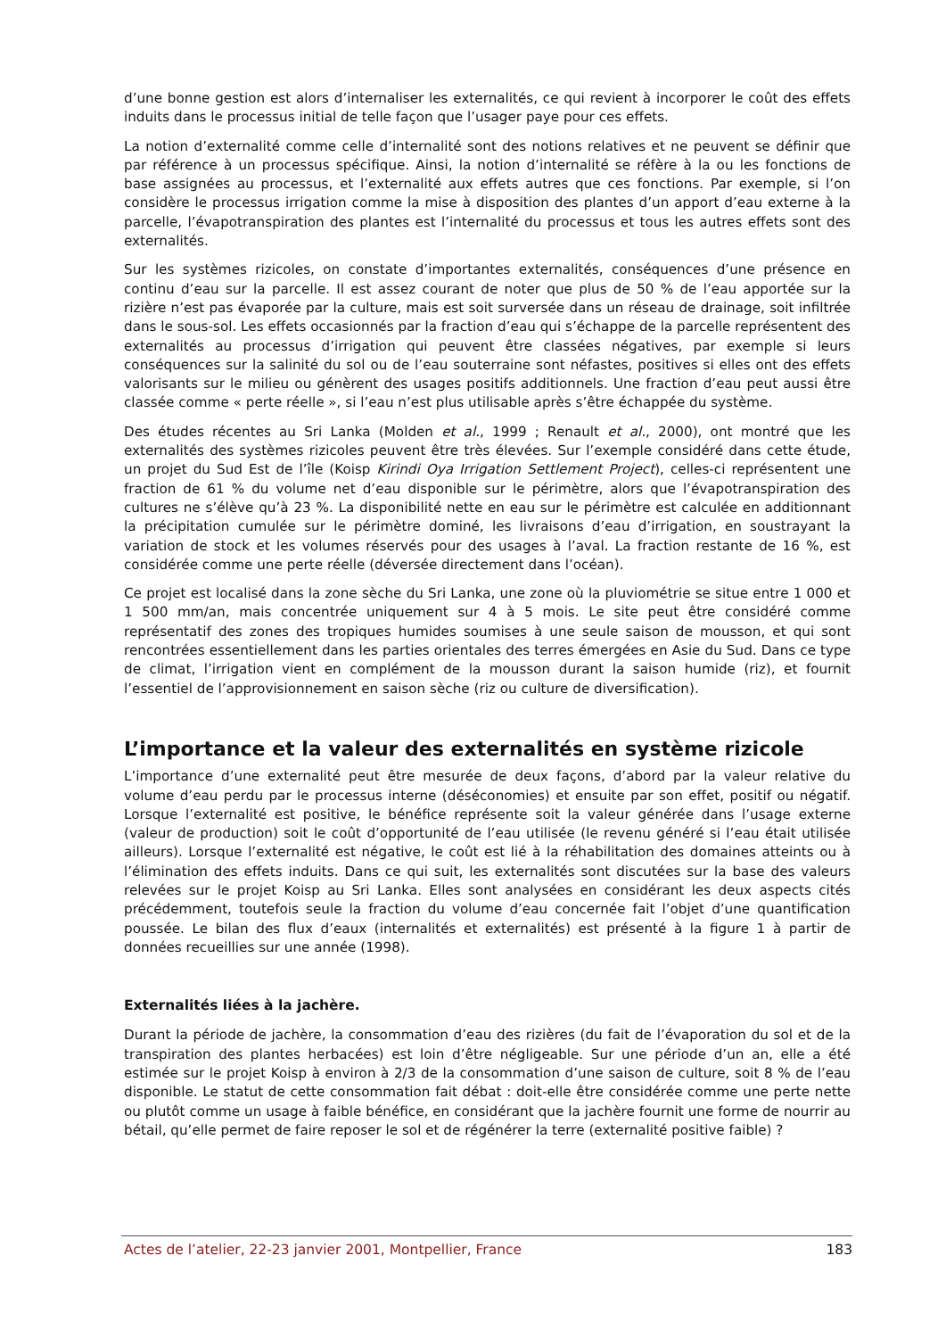d’une bonne gestion est alors d’internaliser les externalités, ce qui revient à incorporer le coût des effets induits dans le processus initial de telle façon que l’usager paye pour ces effets.
La notion d’externalité comme celle d’internalité sont des notions relatives et ne peuvent se définir que par référence à un processus spécifique. Ainsi, la notion d’internalité se réfère à la ou les fonctions de base assignées au processus, et l’externalité aux effets autres que ces fonctions. Par exemple, si l’on considère le processus irrigation comme la mise à disposition des plantes d’un apport d’eau externe à la parcelle, l’évapotranspiration des plantes est l’internalité du processus et tous les autres effets sont des externalités.
Sur les systèmes rizicoles, on constate d’importantes externalités, conséquences d’une présence en continu d’eau sur la parcelle. Il est assez courant de noter que plus de 50 % de l’eau apportée sur la rizière n’est pas évaporée par la culture, mais est soit surversée dans un réseau de drainage, soit infiltrée dans le sous-sol. Les effets occasionnés par la fraction d’eau qui s’échappe de la parcelle représentent des externalités au processus d’irrigation qui peuvent être classées négatives, par exemple si leurs conséquences sur la salinité du sol ou de l’eau souterraine sont néfastes, positives si elles ont des effets valorisants sur le milieu ou génèrent des usages positifs additionnels. Une fraction d’eau peut aussi être classée comme « perte réelle », si l’eau n’est plus utilisable après s’être échappée du système.
Des études récentes au Sri Lanka (Molden et al., 1999 ; Renault et al., 2000), ont montré que les externalités des systèmes rizicoles peuvent être très élevées. Sur l’exemple considéré dans cette étude, un projet du Sud Est de l’île (Koisp Kirindi Oya Irrigation Settlement Project), celles-ci représentent une fraction de 61 % du volume net d’eau disponible sur le périmètre, alors que l’évapotranspiration des cultures ne s’élève qu’à 23 %. La disponibilité nette en eau sur le périmètre est calculée en additionnant la précipitation cumulée sur le périmètre dominé, les livraisons d’eau d’irrigation, en soustrayant la variation de stock et les volumes réservés pour des usages à l’aval. La fraction restante de 16 %, est considérée comme une perte réelle (déversée directement dans l’océan).
Ce projet est localisé dans la zone sèche du Sri Lanka, une zone où la pluviométrie se situe entre 1 000 et 1 500 mm/an, mais concentrée uniquement sur 4 à 5 mois. Le site peut être considéré comme représentatif des zones des tropiques humides soumises à une seule saison de mousson, et qui sont rencontrées essentiellement dans les parties orientales des terres émergées en Asie du Sud. Dans ce type de climat, l’irrigation vient en complément de la mousson durant la saison humide (riz), et fournit l’essentiel de l’approvisionnement en saison sèche (riz ou culture de diversification).
L’importance et la valeur des externalités en système rizicole
L’importance d’une externalité peut être mesurée de deux façons, d’abord par la valeur relative du volume d’eau perdu par le processus interne (déséconomies) et ensuite par son effet, positif ou négatif. Lorsque l’externalité est positive, le bénéfice représente soit la valeur générée dans l’usage externe (valeur de production) soit le coût d’opportunité de l’eau utilisée (le revenu généré si l’eau était utilisée ailleurs). Lorsque l’externalité est négative, le coût est lié à la réhabilitation des domaines atteints ou à l’élimination des effets induits. Dans ce qui suit, les externalités sont discutées sur la base des valeurs relevées sur le projet Koisp au Sri Lanka. Elles sont analysées en considérant les deux aspects cités précédemment, toutefois seule la fraction du volume d’eau concernée fait l’objet d’une quantification poussée. Le bilan des flux d’eaux (internalités et externalités) est présenté à la figure 1 à partir de données recueillies sur une année (1998).
Externalités liées à la jachère.
Durant la période de jachère, la consommation d’eau des rizières (du fait de l’évaporation du sol et de la transpiration des plantes herbacées) est loin d’être négligeable. Sur une période d’un an, elle a été estimée sur le projet Koisp à environ à 2/3 de la consommation d’une saison de culture, soit 8 % de l’eau disponible. Le statut de cette consommation fait débat : doit-elle être considérée comme une perte nette ou plutôt comme un usage à faible bénéfice, en considérant que la jachère fournit une forme de nourrir au bétail, qu’elle permet de faire reposer le sol et de régénérer la terre (externalité positive faible) ?
Actes de l’atelier, 22-23 janvier 2001, Montpellier, France 183